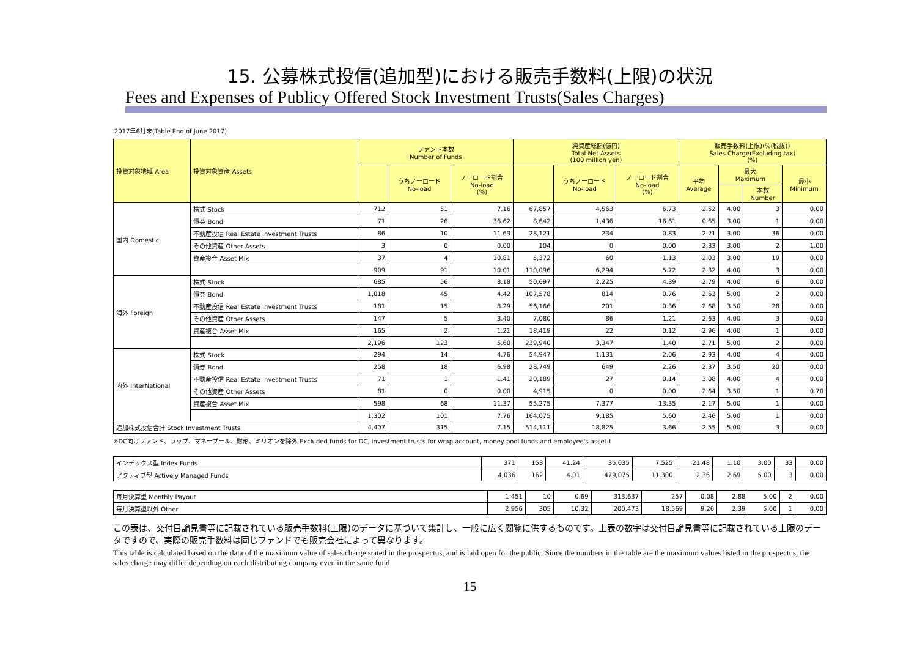15. 公募株式投信(追加型)における販売手数料(上限)の状況
Fees and Expenses of Publicy Offered Stock Investment Trusts(Sales Charges)
2017年6月末(Table End of June 2017)
| 投資対象地域 Area | 投資対象資産 Assets | ファンド本数 Number of Funds | | | 純資産総額(億円) Total Net Assets (100 million yen) | | | 販売手数料(上限)(%(税抜)) Sales Charge(Excluding tax) (%) | | | |
| --- | --- | --- | --- | --- | --- | --- | --- | --- | --- | --- | --- |
| | | | うちノーロード No-load | ノーロード割合 No-load (%) | | うちノーロード No-load | ノーロード割合 No-load (%) | 平均 Average | 最大 Maximum | | 最小 Minimum |
| | | | | | | | | | | 本数 Number | |
| 国内 Domestic | 株式 Stock | 712 | 51 | 7.16 | 67,857 | 4,563 | 6.73 | 2.52 | 4.00 | 3 | 0.00 |
| | 債券 Bond | 71 | 26 | 36.62 | 8,642 | 1,436 | 16.61 | 0.65 | 3.00 | 1 | 0.00 |
| | 不動産投信 Real Estate Investment Trusts | 86 | 10 | 11.63 | 28,121 | 234 | 0.83 | 2.21 | 3.00 | 36 | 0.00 |
| | その他資産 Other Assets | 3 | 0 | 0.00 | 104 | 0 | 0.00 | 2.33 | 3.00 | 2 | 1.00 |
| | 資産複合 Asset Mix | 37 | 4 | 10.81 | 5,372 | 60 | 1.13 | 2.03 | 3.00 | 19 | 0.00 |
| | | 909 | 91 | 10.01 | 110,096 | 6,294 | 5.72 | 2.32 | 4.00 | 3 | 0.00 |
| 海外 Foreign | 株式 Stock | 685 | 56 | 8.18 | 50,697 | 2,225 | 4.39 | 2.79 | 4.00 | 6 | 0.00 |
| | 債券 Bond | 1,018 | 45 | 4.42 | 107,578 | 814 | 0.76 | 2.63 | 5.00 | 2 | 0.00 |
| | 不動産投信 Real Estate Investment Trusts | 181 | 15 | 8.29 | 56,166 | 201 | 0.36 | 2.68 | 3.50 | 28 | 0.00 |
| | その他資産 Other Assets | 147 | 5 | 3.40 | 7,080 | 86 | 1.21 | 2.63 | 4.00 | 3 | 0.00 |
| | 資産複合 Asset Mix | 165 | 2 | 1.21 | 18,419 | 22 | 0.12 | 2.96 | 4.00 | 1 | 0.00 |
| | | 2,196 | 123 | 5.60 | 239,940 | 3,347 | 1.40 | 2.71 | 5.00 | 2 | 0.00 |
| 内外 InterNational | 株式 Stock | 294 | 14 | 4.76 | 54,947 | 1,131 | 2.06 | 2.93 | 4.00 | 4 | 0.00 |
| | 債券 Bond | 258 | 18 | 6.98 | 28,749 | 649 | 2.26 | 2.37 | 3.50 | 20 | 0.00 |
| | 不動産投信 Real Estate Investment Trusts | 71 | 1 | 1.41 | 20,189 | 27 | 0.14 | 3.08 | 4.00 | 4 | 0.00 |
| | その他資産 Other Assets | 81 | 0 | 0.00 | 4,915 | 0 | 0.00 | 2.64 | 3.50 | 1 | 0.70 |
| | 資産複合 Asset Mix | 598 | 68 | 11.37 | 55,275 | 7,377 | 13.35 | 2.17 | 5.00 | 1 | 0.00 |
| | | 1,302 | 101 | 7.76 | 164,075 | 9,185 | 5.60 | 2.46 | 5.00 | 1 | 0.00 |
| 追加株式投信合計 Stock Investment Trusts | | 4,407 | 315 | 7.15 | 514,111 | 18,825 | 3.66 | 2.55 | 5.00 | 3 | 0.00 |
※DC向けファンド、ラップ、マネープール、財形、ミリオンを除外 Excluded funds for DC, investment trusts for wrap account, money pool funds and employee's asset-t
| インデックス型 Index Funds | 371 | 153 | 41.24 | 35,035 | 7,525 | 21.48 | 1.10 | 3.00 | 33 | 0.00 |
| アクティブ型 Actively Managed Funds | 4,036 | 162 | 4.01 | 479,075 | 11,300 | 2.36 | 2.69 | 5.00 | 3 | 0.00 |
| 毎月決算型 Monthly Payout | 1,451 | 10 | 0.69 | 313,637 | 257 | 0.08 | 2.88 | 5.00 | 2 | 0.00 |
| 毎月決算型以外 Other | 2,956 | 305 | 10.32 | 200,473 | 18,569 | 9.26 | 2.39 | 5.00 | 1 | 0.00 |
この表は、交付目論見書等に記載されている販売手数料(上限)のデータに基づいて集計し、一般に広く閲覧に供するものです。上表の数字は交付目論見書等に記載されている上限のデータですので、実際の販売手数料は同じファンドでも販売会社によって異なります。
This table is calculated based on the data of the maximum value of sales charge stated in the prospectus, and is laid open for the public. Since the numbers in the table are the maximum values listed in the prospectus, the sales charge may differ depending on each distributing company even in the same fund.
15